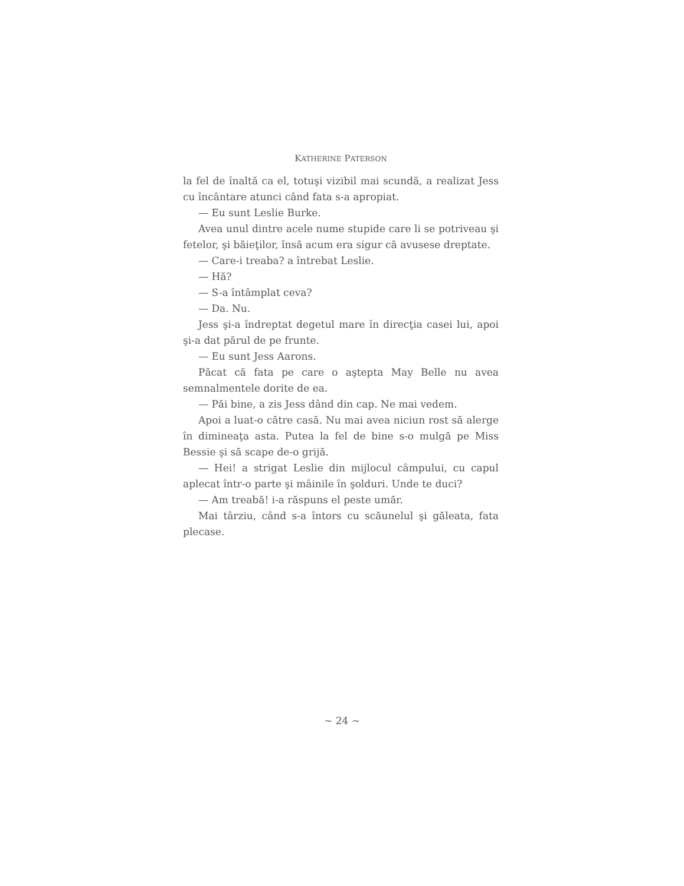KATHERINE PATERSON
la fel de înaltă ca el, totuşi vizibil mai scundă, a realizat Jess cu încântare atunci când fata s-a apropiat.
— Eu sunt Leslie Burke.
Avea unul dintre acele nume stupide care li se potriveau şi fetelor, şi băieţilor, însă acum era sigur că avusese dreptate.
— Care-i treaba? a întrebat Leslie.
— Hă?
— S-a întâmplat ceva?
— Da. Nu.
Jess şi-a îndreptat degetul mare în direcţia casei lui, apoi şi-a dat părul de pe frunte.
— Eu sunt Jess Aarons.
Păcat că fata pe care o aştepta May Belle nu avea semnalmentele dorite de ea.
— Păi bine, a zis Jess dând din cap. Ne mai vedem.
Apoi a luat-o către casă. Nu mai avea niciun rost să alerge în dimineaţa asta. Putea la fel de bine s-o mulgă pe Miss Bessie şi să scape de-o grijă.
— Hei! a strigat Leslie din mijlocul câmpului, cu capul aplecat într-o parte şi mâinile în şolduri. Unde te duci?
— Am treabă! i-a răspuns el peste umăr.
Mai târziu, când s-a întors cu scăunelul şi găleata, fata plecase.
~ 24 ~